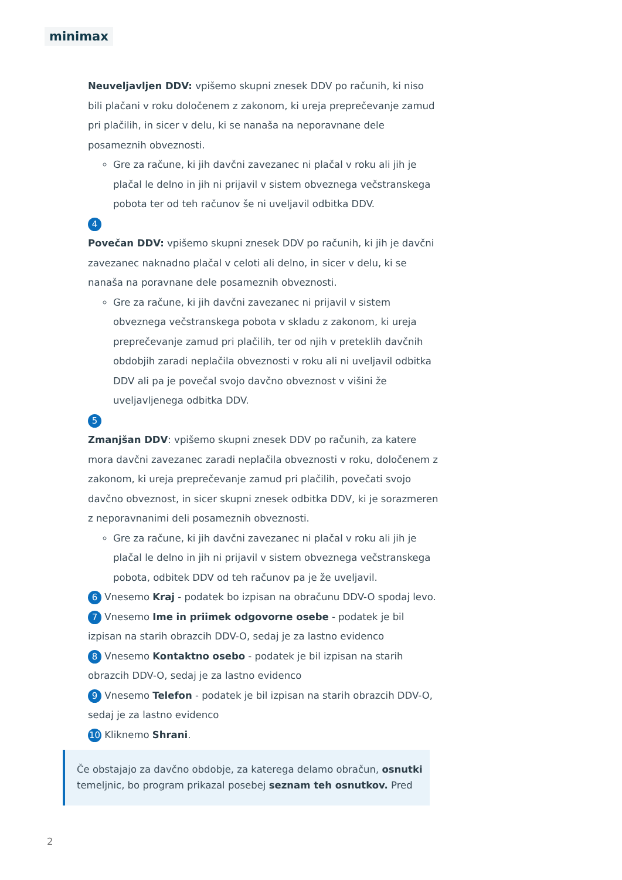minimax
Neuveljavljen DDV: vpišemo skupni znesek DDV po računih, ki niso bili plačani v roku določenem z zakonom, ki ureja preprečevanje zamud pri plačilih, in sicer v delu, ki se nanaša na neporavnane dele posameznih obveznosti.
Gre za račune, ki jih davčni zavezanec ni plačal v roku ali jih je plačal le delno in jih ni prijavil v sistem obveznega večstranskega pobota ter od teh računov še ni uveljavil odbitka DDV.
4
Povečan DDV: vpišemo skupni znesek DDV po računih, ki jih je davčni zavezanec naknadno plačal v celoti ali delno, in sicer v delu, ki se nanaša na poravnane dele posameznih obveznosti.
Gre za račune, ki jih davčni zavezanec ni prijavil v sistem obveznega večstranskega pobota v skladu z zakonom, ki ureja preprečevanje zamud pri plačilih, ter od njih v preteklih davčnih obdobjih zaradi neplačila obveznosti v roku ali ni uveljavil odbitka DDV ali pa je povečal svojo davčno obveznost v višini že uveljavljenega odbitka DDV.
5
Zmanjšan DDV: vpišemo skupni znesek DDV po računih, za katere mora davčni zavezanec zaradi neplačila obveznosti v roku, določenem z zakonom, ki ureja preprečevanje zamud pri plačilih, povečati svojo davčno obveznost, in sicer skupni znesek odbitka DDV, ki je sorazmeren z neporavnanimi deli posameznih obveznosti.
Gre za račune, ki jih davčni zavezanec ni plačal v roku ali jih je plačal le delno in jih ni prijavil v sistem obveznega večstranskega pobota, odbitek DDV od teh računov pa je že uveljavil.
6 Vnesemo Kraj - podatek bo izpisan na obračunu DDV-O spodaj levo.
7 Vnesemo Ime in priimek odgovorne osebe - podatek je bil izpisan na starih obrazcih DDV-O, sedaj je za lastno evidenco
8 Vnesemo Kontaktno osebo - podatek je bil izpisan na starih obrazcih DDV-O, sedaj je za lastno evidenco
9 Vnesemo Telefon - podatek je bil izpisan na starih obrazcih DDV-O, sedaj je za lastno evidenco
10 Kliknemo Shrani.
Če obstajajo za davčno obdobje, za katerega delamo obračun, osnutki temeljnic, bo program prikazal posebej seznam teh osnutkov. Pred
2